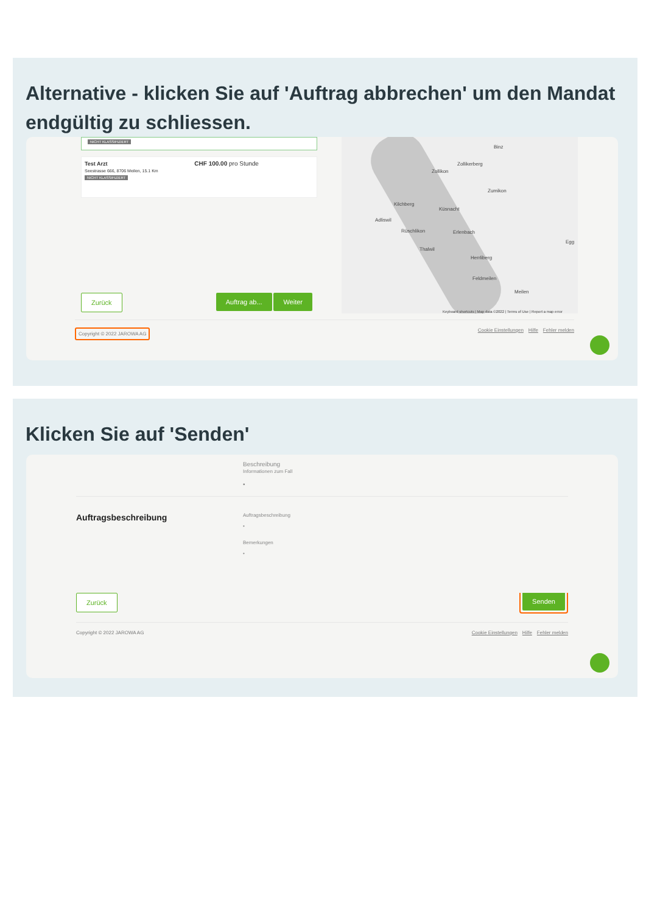Alternative - klicken Sie auf 'Auftrag abbrechen' um den Mandat endgültig zu schliessen.
NICHT KLASSIFIZIERT
Test Arzt CHF 100.00 pro Stunde
Seestrasse 666, 8706 Meilen, 15.1 Km
NICHT KLASSIFIZIERT
Binz
Zollikerberg
Zollikon
Zumikon
Kilchberg
Küsnacht
Adliswil
Rüschlikon Erlenbach
Egg
Thalwil
Herrliberg
Feldmeilen
Meilen
Keyboard shortcuts | Map data ©2022 | Terms of Use | Report a map error
Zurück Auftrag ab... Weiter
Copyright © 2022 JAROWA AG Cookie Einstellungen Hilfe Fehler melden
Klicken Sie auf 'Senden'
Beschreibung
Informationen zum Fall
•
Auftragsbeschreibung
Auftragsbeschreibung
•
Bemerkungen
•
Zurück Senden
Copyright © 2022 JAROWA AG Cookie Einstellungen Hilfe Fehler melden